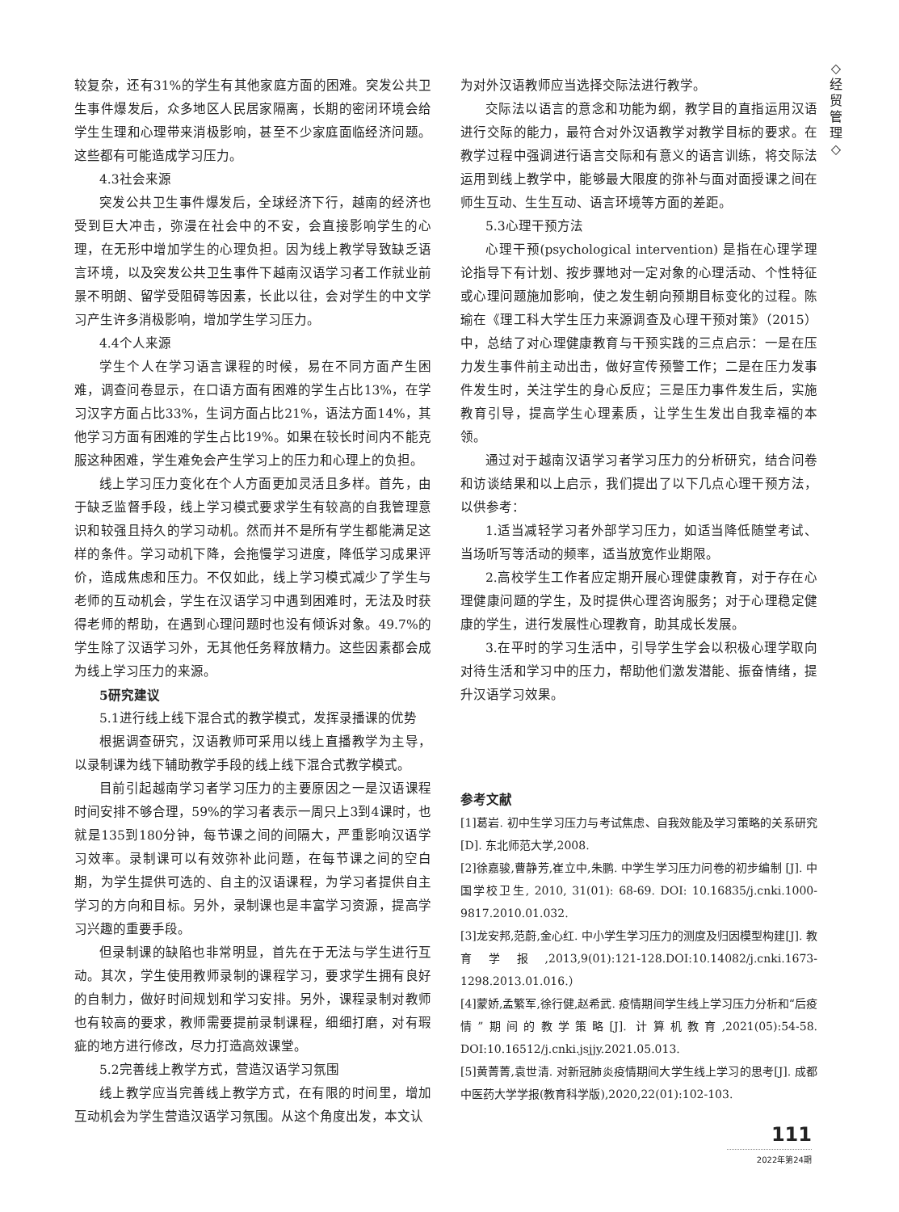◇
经
贸
管
理
◇
较复杂，还有31%的学生有其他家庭方面的困难。突发公共卫生事件爆发后，众多地区人民居家隔离，长期的密闭环境会给学生生理和心理带来消极影响，甚至不少家庭面临经济问题。这些都有可能造成学习压力。
4.3社会来源
突发公共卫生事件爆发后，全球经济下行，越南的经济也受到巨大冲击，弥漫在社会中的不安，会直接影响学生的心理，在无形中增加学生的心理负担。因为线上教学导致缺乏语言环境，以及突发公共卫生事件下越南汉语学习者工作就业前景不明朗、留学受阻碍等因素，长此以往，会对学生的中文学习产生许多消极影响，增加学生学习压力。
4.4个人来源
学生个人在学习语言课程的时候，易在不同方面产生困难，调查问卷显示，在口语方面有困难的学生占比13%，在学习汉字方面占比33%，生词方面占比21%，语法方面14%，其他学习方面有困难的学生占比19%。如果在较长时间内不能克服这种困难，学生难免会产生学习上的压力和心理上的负担。
线上学习压力变化在个人方面更加灵活且多样。首先，由于缺乏监督手段，线上学习模式要求学生有较高的自我管理意识和较强且持久的学习动机。然而并不是所有学生都能满足这样的条件。学习动机下降，会拖慢学习进度，降低学习成果评价，造成焦虑和压力。不仅如此，线上学习模式减少了学生与老师的互动机会，学生在汉语学习中遇到困难时，无法及时获得老师的帮助，在遇到心理问题时也没有倾诉对象。49.7%的学生除了汉语学习外，无其他任务释放精力。这些因素都会成为线上学习压力的来源。
5研究建议
5.1进行线上线下混合式的教学模式，发挥录播课的优势
根据调查研究，汉语教师可采用以线上直播教学为主导，以录制课为线下辅助教学手段的线上线下混合式教学模式。
目前引起越南学习者学习压力的主要原因之一是汉语课程时间安排不够合理，59%的学习者表示一周只上3到4课时，也就是135到180分钟，每节课之间的间隔大，严重影响汉语学习效率。录制课可以有效弥补此问题，在每节课之间的空白期，为学生提供可选的、自主的汉语课程，为学习者提供自主学习的方向和目标。另外，录制课也是丰富学习资源，提高学习兴趣的重要手段。
但录制课的缺陷也非常明显，首先在于无法与学生进行互动。其次，学生使用教师录制的课程学习，要求学生拥有良好的自制力，做好时间规划和学习安排。另外，课程录制对教师也有较高的要求，教师需要提前录制课程，细细打磨，对有瑕疵的地方进行修改，尽力打造高效课堂。
5.2完善线上教学方式，营造汉语学习氛围
线上教学应当完善线上教学方式，在有限的时间里，增加互动机会为学生营造汉语学习氛围。从这个角度出发，本文认
为对外汉语教师应当选择交际法进行教学。
交际法以语言的意念和功能为纲，教学目的直指运用汉语进行交际的能力，最符合对外汉语教学对教学目标的要求。在教学过程中强调进行语言交际和有意义的语言训练，将交际法运用到线上教学中，能够最大限度的弥补与面对面授课之间在师生互动、生生互动、语言环境等方面的差距。
5.3心理干预方法
心理干预(psychological intervention) 是指在心理学理论指导下有计划、按步骤地对一定对象的心理活动、个性特征或心理问题施加影响，使之发生朝向预期目标变化的过程。陈瑜在《理工科大学生压力来源调查及心理干预对策》（2015）中，总结了对心理健康教育与干预实践的三点启示：一是在压力发生事件前主动出击，做好宣传预警工作；二是在压力发事件发生时，关注学生的身心反应；三是压力事件发生后，实施教育引导，提高学生心理素质，让学生生发出自我幸福的本领。
通过对于越南汉语学习者学习压力的分析研究，结合问卷和访谈结果和以上启示，我们提出了以下几点心理干预方法，以供参考：
1.适当减轻学习者外部学习压力，如适当降低随堂考试、当场听写等活动的频率，适当放宽作业期限。
2.高校学生工作者应定期开展心理健康教育，对于存在心理健康问题的学生，及时提供心理咨询服务；对于心理稳定健康的学生，进行发展性心理教育，助其成长发展。
3.在平时的学习生活中，引导学生学会以积极心理学取向对待生活和学习中的压力，帮助他们激发潜能、振奋情绪，提升汉语学习效果。
参考文献
[1]葛岩. 初中生学习压力与考试焦虑、自我效能及学习策略的关系研究[D]. 东北师范大学,2008.
[2]徐嘉骏,曹静芳,崔立中,朱鹏. 中学生学习压力问卷的初步编制 [J]. 中国学校卫生, 2010, 31(01): 68-69. DOI: 10.16835/j.cnki.1000-9817.2010.01.032.
[3]龙安邦,范蔚,金心红. 中小学生学习压力的测度及归因模型构建[J]. 教育学报,2013,9(01):121-128.DOI:10.14082/j.cnki.1673-1298.2013.01.016.）
[4]蒙娇,孟繁军,徐行健,赵希武. 疫情期间学生线上学习压力分析和“后疫情”期间的教学策略[J]. 计算机教育,2021(05):54-58. DOI:10.16512/j.cnki.jsjjy.2021.05.013.
[5]黄菁菁,袁世清. 对新冠肺炎疫情期间大学生线上学习的思考[J]. 成都中医药大学学报(教育科学版),2020,22(01):102-103.
111
2022年第24期